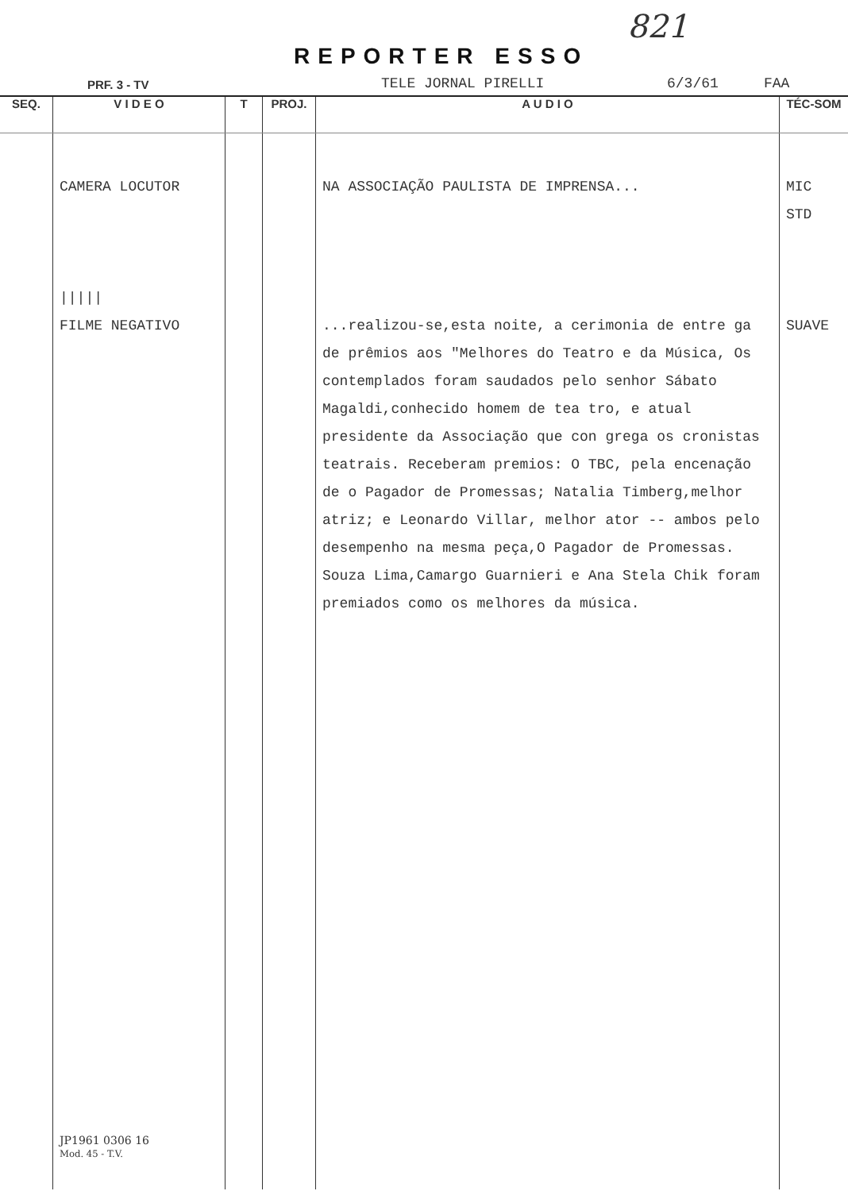821
REPORTER ESSO
PRF. 3 - TV TELE JORNAL PIRELLI 6/3/61 FAA
| SEQ. | V I D E O | T | PROJ. | A U D I O | TÉC-SOM |
| --- | --- | --- | --- | --- | --- |
| | CAMERA LOCUTOR ///// FILME NEGATIVO JP1961 0306 16 Mod. 45 - T.V. | | | NA ASSOCIAÇÃO PAULISTA DE IMPRENSA... ...realizou-se,esta noite, a cerimonia de entre ga de prêmios aos "Melhores do Teatro e da Música, Os contemplados foram saudados pelo senhor Sábato Magaldi,conhecido homem de tea tro, e atual presidente da Associação que con grega os cronistas teatrais. Receberam premios: O TBC, pela encenação de o Pagador de Promessas; Natalia Timberg,melhor atriz; e Leonardo Villar, melhor ator -- ambos pelo desempenho na mesma peça,O Pagador de Promessas. Souza Lima,Camargo Guarnieri e Ana Stela Chik foram premiados como os melhores da música. | MIC STD SUAVE |